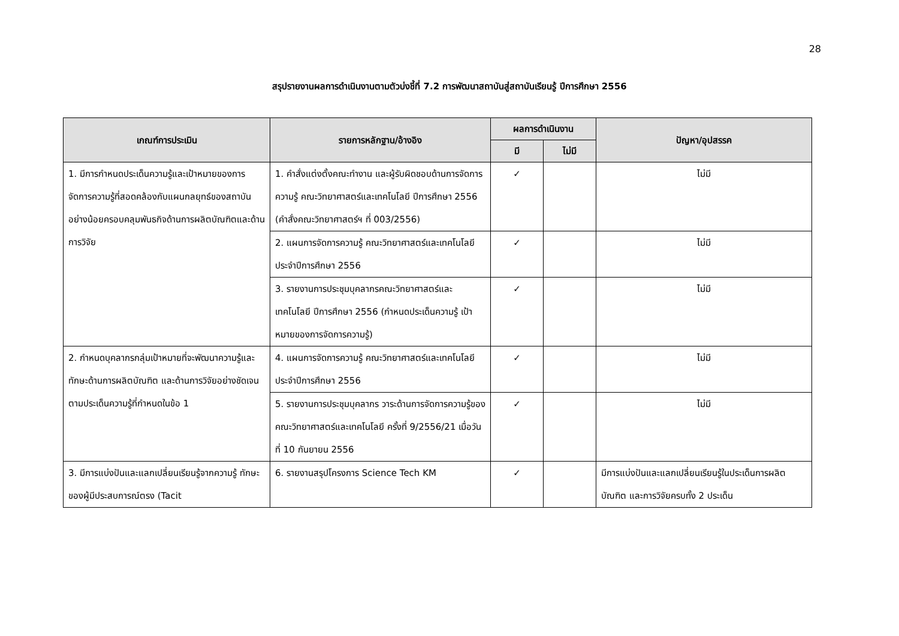28
สรุปรายงานผลการดำเนินงานตามตัวบ่งชี้ที่ 7.2 การพัฒนาสถาบันสู่สถาบันเรียนรู้ ปีการศึกษา 2556
| เกณฑ์การประเมิน | รายการหลักฐาน/อ้างอิง | ผลการดำเนินงาน | | ปัญหา/อุปสรรค |
| --- | --- | --- | --- | --- |
| | | มี | ไม่มี | |
| 1. มีการกำหนดประเด็นความรู้และเป้าหมายของการจัดการความรู้ที่สอดคล้องกับแผนกลยุทธ์ของสถาบันอย่างน้อยครอบคลุมพันธกิจด้านการผลิตบัณฑิตและด้านการวิจัย | 1. คำสั่งแต่งตั้งคณะทำงาน และผู้รับผิดชอบด้านการจัดการความรู้ คณะวิทยาศาสตร์และเทคโนโลยี ปีการศึกษา 2556 (คำสั่งคณะวิทยาศาสตร์ฯ ที่ 003/2556) | ✓ | | ไม่มี |
| | 2. แผนการจัดการความรู้ คณะวิทยาศาสตร์และเทคโนโลยี ประจำปีการศึกษา 2556 | ✓ | | ไม่มี |
| | 3. รายงานการประชุมบุคลากรคณะวิทยาศาสตร์และเทคโนโลยี ปีการศึกษา 2556 (กำหนดประเด็นความรู้ เป้าหมายของการจัดการความรู้) | ✓ | | ไม่มี |
| 2. กำหนดบุคลากรกลุ่มเป้าหมายที่จะพัฒนาความรู้และทักษะด้านการผลิตบัณฑิต และด้านการวิจัยอย่างชัดเจนตามประเด็นความรู้ที่กำหนดในข้อ 1 | 4. แผนการจัดการความรู้ คณะวิทยาศาสตร์และเทคโนโลยี ประจำปีการศึกษา 2556 | ✓ | | ไม่มี |
| | 5. รายงานการประชุมบุคลากร วาระด้านการจัดการความรู้ของ คณะวิทยาศาสตร์และเทคโนโลยี ครั้งที่ 9/2556/21 เมื่อวันที่ 10 กันยายน 2556 | ✓ | | ไม่มี |
| 3. มีการแบ่งปันและแลกเปลี่ยนเรียนรู้จากความรู้ ทักษะของผู้มีประสบการณ์ตรง (Tacit | 6. รายงานสรุปโครงการ Science Tech KM | ✓ | | มีการแบ่งปันและแลกเปลี่ยนเรียนรู้ในประเด็นการผลิตบัณฑิต และการวิจัยครบทั้ง 2 ประเด็น |